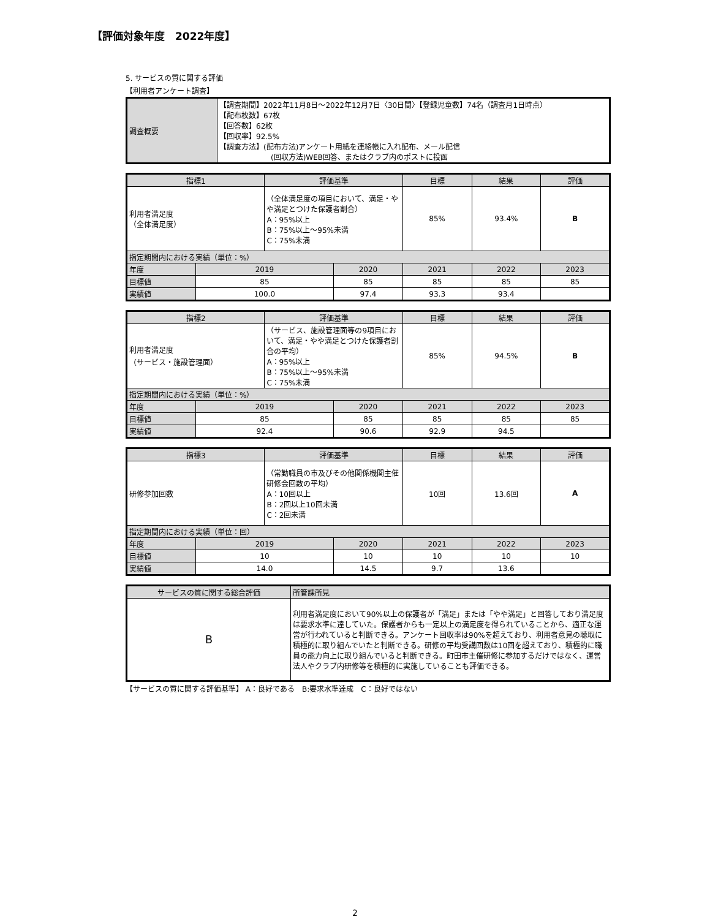【評価対象年度　2022年度】
5. サービスの質に関する評価
【利用者アンケート調査】
| 調査概要 | 【調査期間】2022年11月8日～2022年12月7日〈30日間〉【登録児童数】74名（調査月1日時点） 【配布枚数】67枚 【回答数】62枚 【回収率】92.5% 【調査方法】(配布方法)アンケート用紙を連絡帳に入れ配布、メール配信 (回収方法)WEB回答、またはクラブ内のポストに投函 |
| 指標1 | | 評価基準 | | 目標 | 結果 | 評価 |
| --- | --- | --- | --- | --- | --- | --- |
| 利用者満足度 （全体満足度） | | （全体満足度の項目において、満足・やや満足とつけた保護者割合） A：95%以上 B：75%以上～95%未満 C：75%未満 | | 85% | 93.4% | B |
| 指定期間内における実績（単位：%） | | | | | | |
| 年度 | 2019 | | 2020 | 2021 | 2022 | 2023 |
| 目標値 | 85 | | 85 | 85 | 85 | 85 |
| 実績値 | 100.0 | | 97.4 | 93.3 | 93.4 | |
| 指標2 | | 評価基準 | | 目標 | 結果 | 評価 |
| --- | --- | --- | --- | --- | --- | --- |
| 利用者満足度 （サービス・施設管理面） | | （サービス、施設管理面等の9項目において、満足・やや満足とつけた保護者割合の平均） A：95%以上 B：75%以上～95%未満 C：75%未満 | | 85% | 94.5% | B |
| 指定期間内における実績（単位：%） | | | | | | |
| 年度 | 2019 | | 2020 | 2021 | 2022 | 2023 |
| 目標値 | 85 | | 85 | 85 | 85 | 85 |
| 実績値 | 92.4 | | 90.6 | 92.9 | 94.5 | |
| 指標3 | | 評価基準 | | 目標 | 結果 | 評価 |
| --- | --- | --- | --- | --- | --- | --- |
| 研修参加回数 | | （常勤職員の市及びその他関係機関主催研修会回数の平均） A：10回以上 B：2回以上10回未満 C：2回未満 | | 10回 | 13.6回 | A |
| 指定期間内における実績（単位：回） | | | | | | |
| 年度 | 2019 | | 2020 | 2021 | 2022 | 2023 |
| 目標値 | 10 | | 10 | 10 | 10 | 10 |
| 実績値 | 14.0 | | 14.5 | 9.7 | 13.6 | |
| サービスの質に関する総合評価 | 所管課所見 |
| B | 利用者満足度において90%以上の保護者が「満足」または「やや満足」と回答しており満足度は要求水準に達していた。保護者からも一定以上の満足度を得られていることから、適正な運営が行われていると判断できる。アンケート回収率は90%を超えており、利用者意見の聴取に積極的に取り組んでいたと判断できる。研修の平均受講回数は10回を超えており、積極的に職員の能力向上に取り組んでいると判断できる。町田市主催研修に参加するだけではなく、運営法人やクラブ内研修等を積極的に実施していることも評価できる。 |
【サービスの質に関する評価基準】 A：良好である　B:要求水準達成　C：良好ではない
2